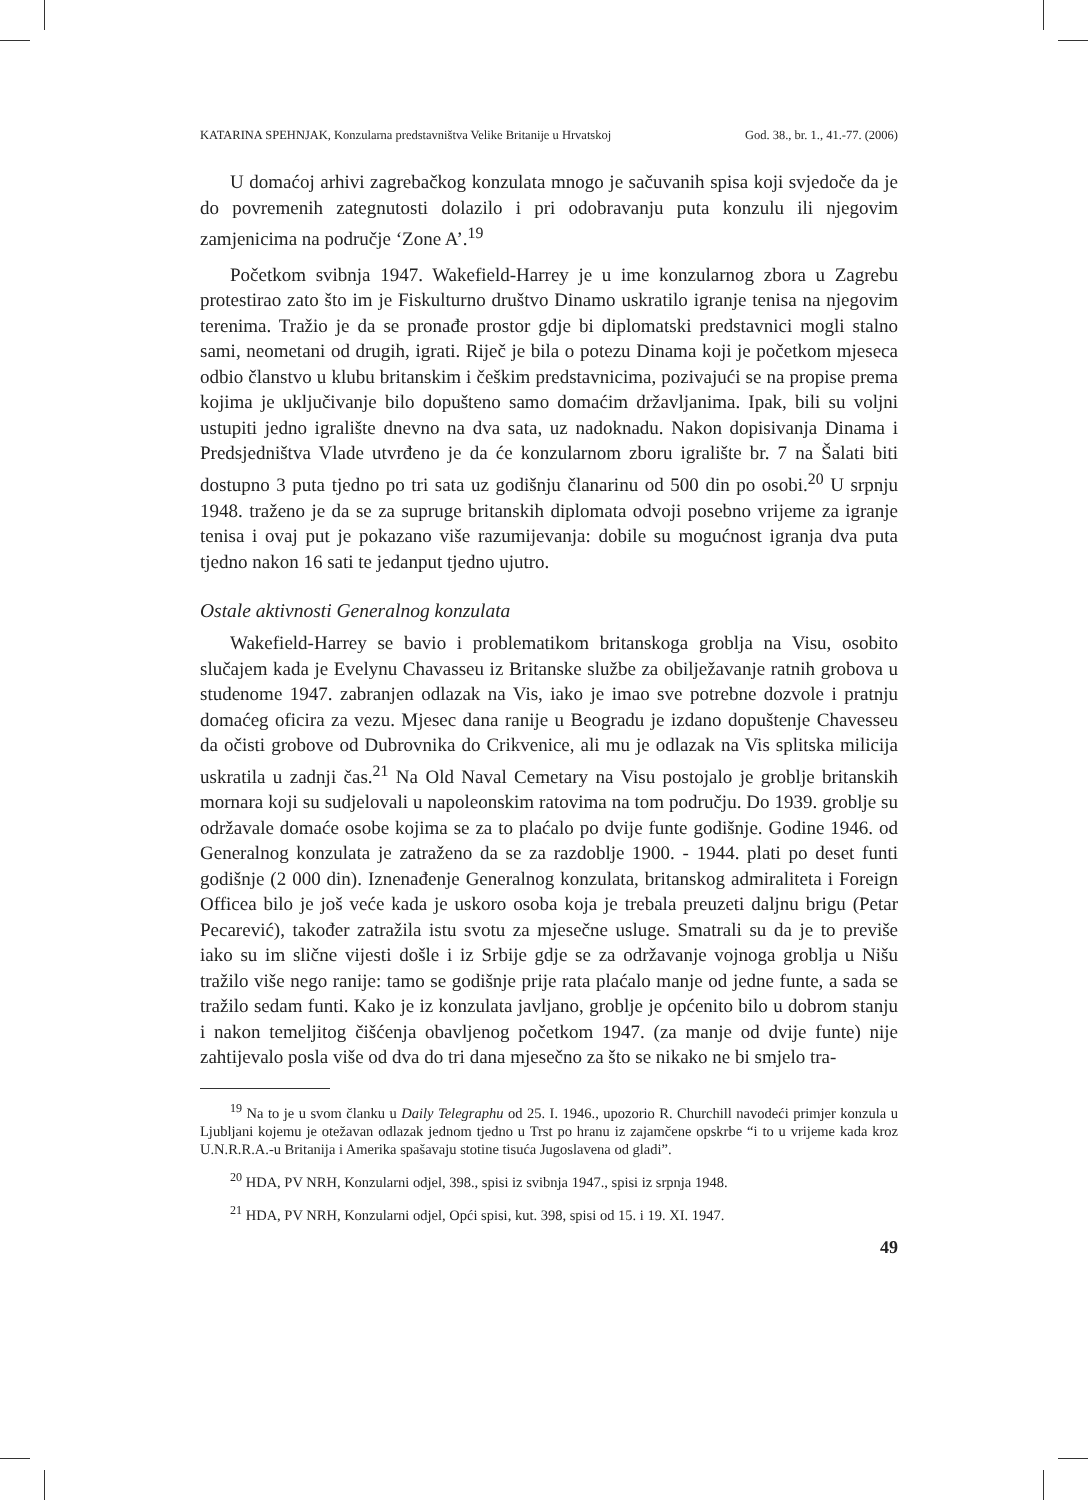KATARINA SPEHNJAK, Konzularna predstavništva Velike Britanije u Hrvatskoj God. 38., br. 1., 41.-77. (2006)
U domaćoj arhivi zagrebačkog konzulata mnogo je sačuvanih spisa koji svjedoče da je do povremenih zategnutosti dolazilo i pri odobravanju puta konzulu ili njegovim zamjenicima na područje ‘Zone A’.<sup>19</sup>
Početkom svibnja 1947. Wakefield-Harrey je u ime konzularnog zbora u Zagrebu protestirao zato što im je Fiskulturno društvo Dinamo uskratilo igranje tenisa na njegovim terenima. Tražio je da se pronađe prostor gdje bi diplomatski predstavnici mogli stalno sami, neometani od drugih, igrati. Riječ je bila o potezu Dinama koji je početkom mjeseca odbio članstvo u klubu britanskim i češkim predstavnicima, pozivajući se na propise prema kojima je uključivanje bilo dopušteno samo domaćim državljanima. Ipak, bili su voljni ustupiti jedno igralište dnevno na dva sata, uz nadoknadu. Nakon dopisivanja Dinama i Predsjedništva Vlade utvrđeno je da će konzularnom zboru igralište br. 7 na Šalati biti dostupno 3 puta tjedno po tri sata uz godišnju članarinu od 500 din po osobi.<sup>20</sup> U srpnju 1948. traženo je da se za supruge britanskih diplomata odvoji posebno vrijeme za igranje tenisa i ovaj put je pokazano više razumijevanja: dobile su mogućnost igranja dva puta tjedno nakon 16 sati te jedanput tjedno ujutro.
Ostale aktivnosti Generalnog konzulata
Wakefield-Harrey se bavio i problematikom britanskoga groblja na Visu, osobito slučajem kada je Evelynu Chavasseu iz Britanske službe za obilježavanje ratnih grobova u studenome 1947. zabranjen odlazak na Vis, iako je imao sve potrebne dozvole i pratnju domaćeg oficira za vezu. Mjesec dana ranije u Beogradu je izdano dopuštenje Chavesseu da očisti grobove od Dubrovnika do Crikvenice, ali mu je odlazak na Vis splitska milicija uskratila u zadnji čas.<sup>21</sup> Na Old Naval Cemetary na Visu postojalo je groblje britanskih mornara koji su sudjelovali u napoleonskim ratovima na tom području. Do 1939. groblje su održavale domaće osobe kojima se za to plaćalo po dvije funte godišnje. Godine 1946. od Generalnog konzulata je zatraženo da se za razdoblje 1900. - 1944. plati po deset funti godišnje (2 000 din). Iznenađenje Generalnog konzulata, britanskog admiraliteta i Foreign Officea bilo je još veće kada je uskoro osoba koja je trebala preuzeti daljnu brigu (Petar Pecarević), također zatražila istu svotu za mjesečne usluge. Smatrali su da je to previše iako su im slične vijesti došle i iz Srbije gdje se za održavanje vojnoga groblja u Nišu tražilo više nego ranije: tamo se godišnje prije rata plaćalo manje od jedne funte, a sada se tražilo sedam funti. Kako je iz konzulata javljano, groblje je općenito bilo u dobrom stanju i nakon temeljitog čišćenja obavljenog početkom 1947. (za manje od dvije funte) nije zahtijevalo posla više od dva do tri dana mjesečno za što se nikako ne bi smjelo tra-
<sup>19</sup> Na to je u svom članku u Daily Telegraphu od 25. I. 1946., upozorio R. Churchill navodeći primjer konzula u Ljubljani kojemu je otežavan odlazak jednom tjedno u Trst po hranu iz zajamčene opskrbe “i to u vrijeme kada kroz U.N.R.R.A.-u Britanija i Amerika spašavaju stotine tisuća Jugoslavena od gladi”.
<sup>20</sup> HDA, PV NRH, Konzularni odjel, 398., spisi iz svibnja 1947., spisi iz srpnja 1948.
<sup>21</sup> HDA, PV NRH, Konzularni odjel, Opći spisi, kut. 398, spisi od 15. i 19. XI. 1947.
49